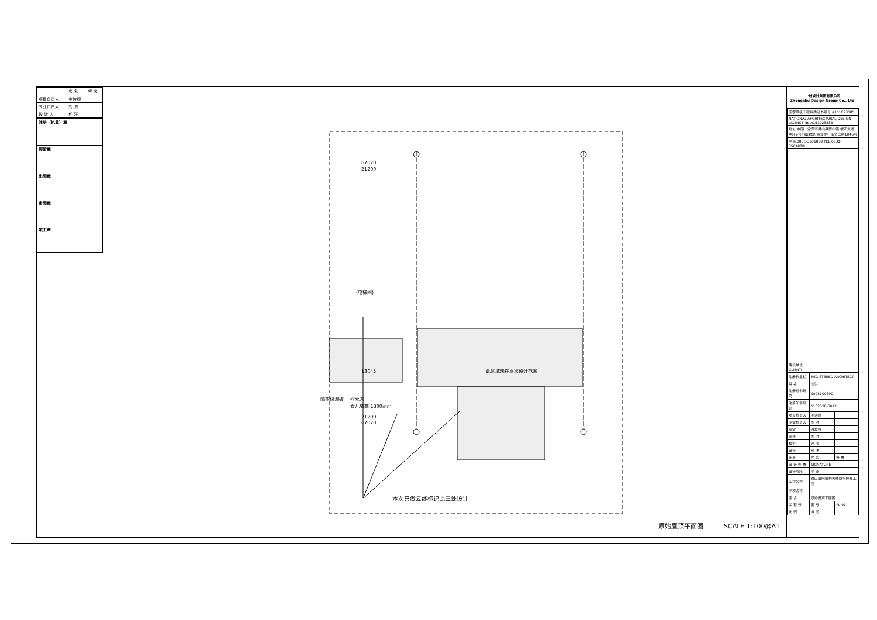| | 实 名 | 签 名 |
| 项目负责人 | 李诗颖 | |
| 专业负责人 | 刘 洪 | |
| 设 计 人 | 何 洋 | |
| 注册（执业）章 |
| 预留章 |
| 出图章 |
| 审图章 |
| 竣工章 |
67070
21200
21200
67070
13045
(电梯间)
此区域未在本次设计范围
隔热保温砖 排水沟
女儿墙高 1300mm
本次只做云线标记此三处设计
原始屋顶平面图 SCALE 1:100@A1
中述设计集团有限公司
Zhongshu Design Group Co., Ltd.
| 国家甲级工程资质证书编号:A151023585 |
| NATIONAL ARCHITECTURAL DESIGN LICENSE No A151023585 |
| 地址:中国・宜宾市屏山县屏山镇 岷江大道中段9号丹山碧水 商业步行街负二层1046号 |
| 电话:0831-3501888 TEL:0831-3501888 |
| 建设单位: CLIENT: |
| 注册执业栏 | REGISTERED ARCHITECT | |
| 姓 名 | 刘洪 | |
| 注册证书号码 | S005100890 | |
| 注册印章号码 | 5102358-S012 | |
| 项目负责人 | 李诗颖 | |
| 专业负责人 | 刘 洪 | |
| 审定 | 聂军强 | |
| 审核 | 刘 洪 | |
| 校对 | 严 洁 | |
| 设计 | 何 洋 | |
| 职责 | 姓 名 | 签 署 |
| 设 计 签 署 | SIGNATURE | |
| 设计阶段 | 专 业 | |
| 工程名称 | 珙山法院审判大楼防水修复工程 | |
| 子项名称 | | |
| 图 名 | 原始屋顶平面图 | |
| 工 程 号 | 图 号 | PL-01 |
| 比 例 | 日 期 | |